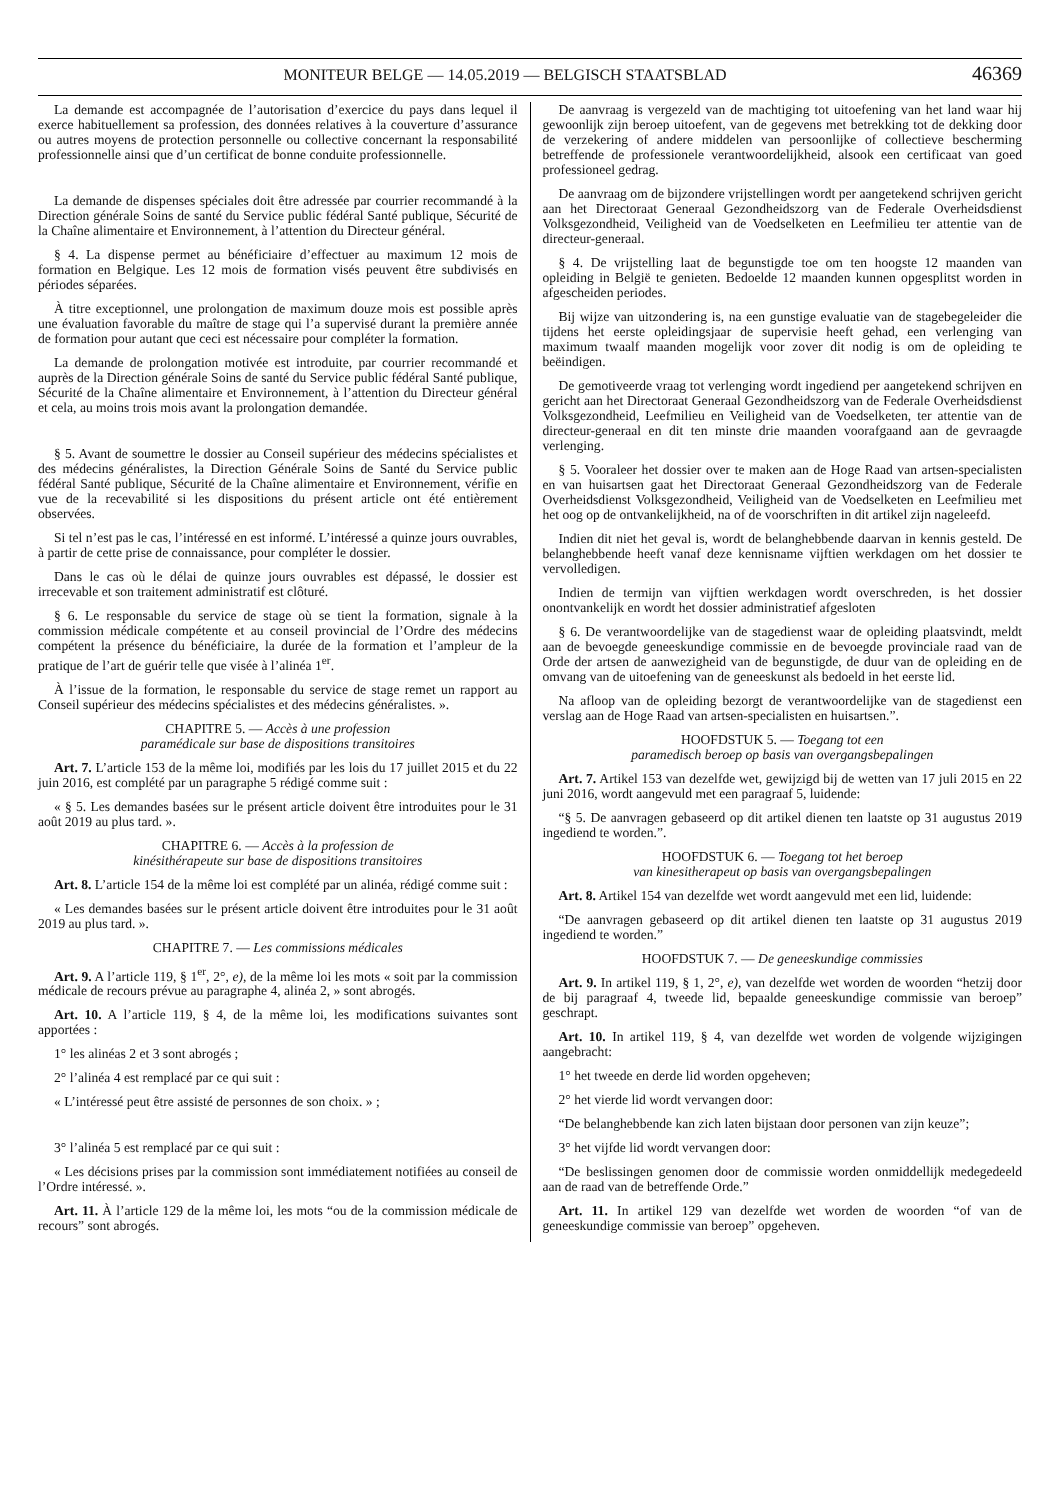MONITEUR BELGE — 14.05.2019 — BELGISCH STAATSBLAD 46369
La demande est accompagnée de l’autorisation d’exercice du pays dans lequel il exerce habituellement sa profession, des données relatives à la couverture d’assurance ou autres moyens de protection personnelle ou collective concernant la responsabilité professionnelle ainsi que d’un certificat de bonne conduite professionnelle.
La demande de dispenses spéciales doit être adressée par courrier recommandé à la Direction générale Soins de santé du Service public fédéral Santé publique, Sécurité de la Chaîne alimentaire et Environnement, à l’attention du Directeur général.
§ 4. La dispense permet au bénéficiaire d’effectuer au maximum 12 mois de formation en Belgique. Les 12 mois de formation visés peuvent être subdivisés en périodes séparées.
À titre exceptionnel, une prolongation de maximum douze mois est possible après une évaluation favorable du maître de stage qui l’a supervisé durant la première année de formation pour autant que ceci est nécessaire pour compléter la formation.
La demande de prolongation motivée est introduite, par courrier recommandé et auprès de la Direction générale Soins de santé du Service public fédéral Santé publique, Sécurité de la Chaîne alimentaire et Environnement, à l’attention du Directeur général et cela, au moins trois mois avant la prolongation demandée.
§ 5. Avant de soumettre le dossier au Conseil supérieur des médecins spécialistes et des médecins généralistes, la Direction Générale Soins de Santé du Service public fédéral Santé publique, Sécurité de la Chaîne alimentaire et Environnement, vérifie en vue de la recevabilité si les dispositions du présent article ont été entièrement observées.
Si tel n’est pas le cas, l’intéressé en est informé. L’intéressé a quinze jours ouvrables, à partir de cette prise de connaissance, pour compléter le dossier.
Dans le cas où le délai de quinze jours ouvrables est dépassé, le dossier est irrecevable et son traitement administratif est clôturé.
§ 6. Le responsable du service de stage où se tient la formation, signale à la commission médicale compétente et au conseil provincial de l’Ordre des médecins compétent la présence du bénéficiaire, la durée de la formation et l’ampleur de la pratique de l’art de guérir telle que visée à l’alinéa 1<sup>er</sup>.
À l’issue de la formation, le responsable du service de stage remet un rapport au Conseil supérieur des médecins spécialistes et des médecins généralistes. ».
CHAPITRE 5. — Accès à une profession
paramédicale sur base de dispositions transitoires
Art. 7. L’article 153 de la même loi, modifiés par les lois du 17 juillet 2015 et du 22 juin 2016, est complété par un paragraphe 5 rédigé comme suit :
« § 5. Les demandes basées sur le présent article doivent être introduites pour le 31 août 2019 au plus tard. ».
CHAPITRE 6. — Accès à la profession de
kinésithérapeute sur base de dispositions transitoires
Art. 8. L’article 154 de la même loi est complété par un alinéa, rédigé comme suit :
« Les demandes basées sur le présent article doivent être introduites pour le 31 août 2019 au plus tard. ».
CHAPITRE 7. — Les commissions médicales
Art. 9. A l’article 119, § 1<sup>er</sup>, 2°, e), de la même loi les mots « soit par la commission médicale de recours prévue au paragraphe 4, alinéa 2, » sont abrogés.
Art. 10. A l’article 119, § 4, de la même loi, les modifications suivantes sont apportées :
1° les alinéas 2 et 3 sont abrogés ;
2° l’alinéa 4 est remplacé par ce qui suit :
« L’intéressé peut être assisté de personnes de son choix. » ;
3° l’alinéa 5 est remplacé par ce qui suit :
« Les décisions prises par la commission sont immédiatement notifiées au conseil de l’Ordre intéressé. ».
Art. 11. À l’article 129 de la même loi, les mots “ou de la commission médicale de recours” sont abrogés.
De aanvraag is vergezeld van de machtiging tot uitoefening van het land waar hij gewoonlijk zijn beroep uitoefent, van de gegevens met betrekking tot de dekking door de verzekering of andere middelen van persoonlijke of collectieve bescherming betreffende de professionele verantwoordelijkheid, alsook een certificaat van goed professioneel gedrag.
De aanvraag om de bijzondere vrijstellingen wordt per aangetekend schrijven gericht aan het Directoraat Generaal Gezondheidszorg van de Federale Overheidsdienst Volksgezondheid, Veiligheid van de Voedselketen en Leefmilieu ter attentie van de directeur-generaal.
§ 4. De vrijstelling laat de begunstigde toe om ten hoogste 12 maanden van opleiding in België te genieten. Bedoelde 12 maanden kunnen opgesplitst worden in afgescheiden periodes.
Bij wijze van uitzondering is, na een gunstige evaluatie van de stagebegeleider die tijdens het eerste opleidingsjaar de supervisie heeft gehad, een verlenging van maximum twaalf maanden mogelijk voor zover dit nodig is om de opleiding te beëindigen.
De gemotiveerde vraag tot verlenging wordt ingediend per aangetekend schrijven en gericht aan het Directoraat Generaal Gezondheidszorg van de Federale Overheidsdienst Volksgezondheid, Leefmilieu en Veiligheid van de Voedselketen, ter attentie van de directeur-generaal en dit ten minste drie maanden voorafgaand aan de gevraagde verlenging.
§ 5. Vooraleer het dossier over te maken aan de Hoge Raad van artsen-specialisten en van huisartsen gaat het Directoraat Generaal Gezondheidszorg van de Federale Overheidsdienst Volksgezondheid, Veiligheid van de Voedselketen en Leefmilieu met het oog op de ontvankelijkheid, na of de voorschriften in dit artikel zijn nageleefd.
Indien dit niet het geval is, wordt de belanghebbende daarvan in kennis gesteld. De belanghebbende heeft vanaf deze kennisname vijftien werkdagen om het dossier te vervolledigen.
Indien de termijn van vijftien werkdagen wordt overschreden, is het dossier onontvankelijk en wordt het dossier administratief afgesloten
§ 6. De verantwoordelijke van de stagedienst waar de opleiding plaatsvindt, meldt aan de bevoegde geneeskundige commissie en de bevoegde provinciale raad van de Orde der artsen de aanwezigheid van de begunstigde, de duur van de opleiding en de omvang van de uitoefening van de geneeskunst als bedoeld in het eerste lid.
Na afloop van de opleiding bezorgt de verantwoordelijke van de stagedienst een verslag aan de Hoge Raad van artsen-specialisten en huisartsen.”.
HOOFDSTUK 5. — Toegang tot een
paramedisch beroep op basis van overgangsbepalingen
Art. 7. Artikel 153 van dezelfde wet, gewijzigd bij de wetten van 17 juli 2015 en 22 juni 2016, wordt aangevuld met een paragraaf 5, luidende:
“§ 5. De aanvragen gebaseerd op dit artikel dienen ten laatste op 31 augustus 2019 ingediend te worden.”.
HOOFDSTUK 6. — Toegang tot het beroep
van kinesitherapeut op basis van overgangsbepalingen
Art. 8. Artikel 154 van dezelfde wet wordt aangevuld met een lid, luidende:
“De aanvragen gebaseerd op dit artikel dienen ten laatste op 31 augustus 2019 ingediend te worden.”
HOOFDSTUK 7. — De geneeskundige commissies
Art. 9. In artikel 119, § 1, 2°, e), van dezelfde wet worden de woorden “hetzij door de bij paragraaf 4, tweede lid, bepaalde geneeskundige commissie van beroep” geschrapt.
Art. 10. In artikel 119, § 4, van dezelfde wet worden de volgende wijzigingen aangebracht:
1° het tweede en derde lid worden opgeheven;
2° het vierde lid wordt vervangen door:
“De belanghebbende kan zich laten bijstaan door personen van zijn keuze”;
3° het vijfde lid wordt vervangen door:
“De beslissingen genomen door de commissie worden onmiddellijk medegedeeld aan de raad van de betreffende Orde.”
Art. 11. In artikel 129 van dezelfde wet worden de woorden “of van de geneeskundige commissie van beroep” opgeheven.